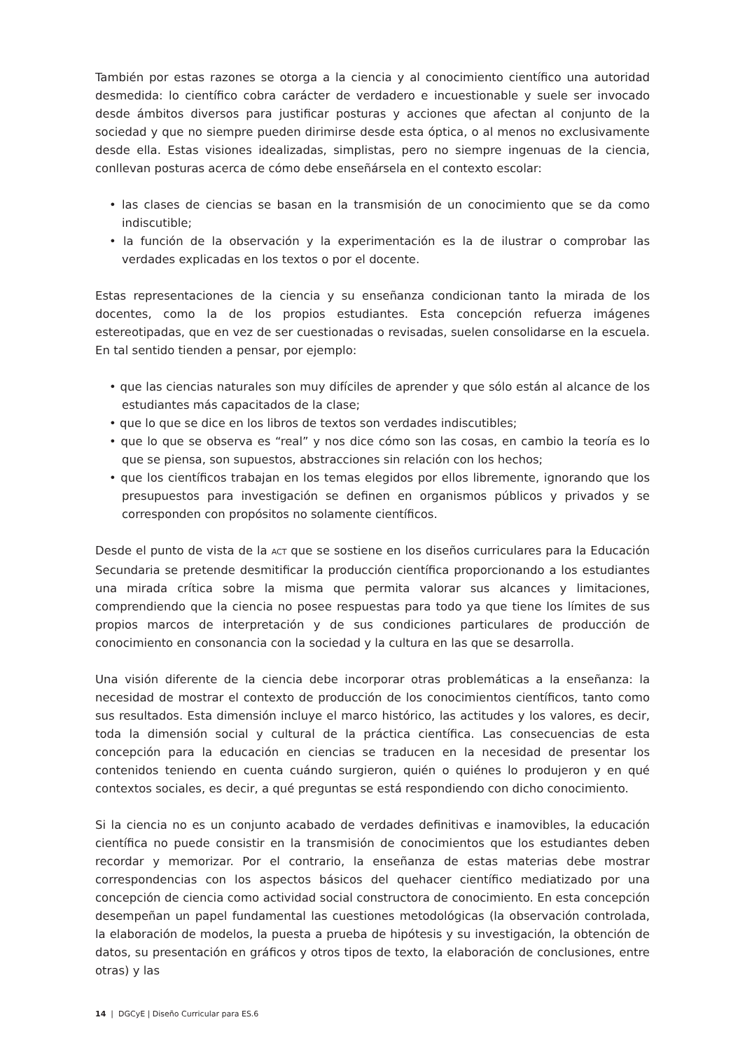También por estas razones se otorga a la ciencia y al conocimiento científico una autoridad desmedida: lo científico cobra carácter de verdadero e incuestionable y suele ser invocado desde ámbitos diversos para justificar posturas y acciones que afectan al conjunto de la sociedad y que no siempre pueden dirimirse desde esta óptica, o al menos no exclusivamente desde ella. Estas visiones idealizadas, simplistas, pero no siempre ingenuas de la ciencia, conllevan posturas acerca de cómo debe enseñársela en el contexto escolar:
• las clases de ciencias se basan en la transmisión de un conocimiento que se da como indiscutible;
• la función de la observación y la experimentación es la de ilustrar o comprobar las verdades explicadas en los textos o por el docente.
Estas representaciones de la ciencia y su enseñanza condicionan tanto la mirada de los docentes, como la de los propios estudiantes. Esta concepción refuerza imágenes estereotipadas, que en vez de ser cuestionadas o revisadas, suelen consolidarse en la escuela. En tal sentido tienden a pensar, por ejemplo:
• que las ciencias naturales son muy difíciles de aprender y que sólo están al alcance de los estudiantes más capacitados de la clase;
• que lo que se dice en los libros de textos son verdades indiscutibles;
• que lo que se observa es “real” y nos dice cómo son las cosas, en cambio la teoría es lo que se piensa, son supuestos, abstracciones sin relación con los hechos;
• que los científicos trabajan en los temas elegidos por ellos libremente, ignorando que los presupuestos para investigación se definen en organismos públicos y privados y se corresponden con propósitos no solamente científicos.
Desde el punto de vista de la ACT que se sostiene en los diseños curriculares para la Educación Secundaria se pretende desmitificar la producción científica proporcionando a los estudiantes una mirada crítica sobre la misma que permita valorar sus alcances y limitaciones, comprendiendo que la ciencia no posee respuestas para todo ya que tiene los límites de sus propios marcos de interpretación y de sus condiciones particulares de producción de conocimiento en consonancia con la sociedad y la cultura en las que se desarrolla.
Una visión diferente de la ciencia debe incorporar otras problemáticas a la enseñanza: la necesidad de mostrar el contexto de producción de los conocimientos científicos, tanto como sus resultados. Esta dimensión incluye el marco histórico, las actitudes y los valores, es decir, toda la dimensión social y cultural de la práctica científica. Las consecuencias de esta concepción para la educación en ciencias se traducen en la necesidad de presentar los contenidos teniendo en cuenta cuándo surgieron, quién o quiénes lo produjeron y en qué contextos sociales, es decir, a qué preguntas se está respondiendo con dicho conocimiento.
Si la ciencia no es un conjunto acabado de verdades definitivas e inamovibles, la educación científica no puede consistir en la transmisión de conocimientos que los estudiantes deben recordar y memorizar. Por el contrario, la enseñanza de estas materias debe mostrar correspondencias con los aspectos básicos del quehacer científico mediatizado por una concepción de ciencia como actividad social constructora de conocimiento. En esta concepción desempeñan un papel fundamental las cuestiones metodológicas (la observación controlada, la elaboración de modelos, la puesta a prueba de hipótesis y su investigación, la obtención de datos, su presentación en gráficos y otros tipos de texto, la elaboración de conclusiones, entre otras) y las
14 | DGCyE | Diseño Curricular para ES.6